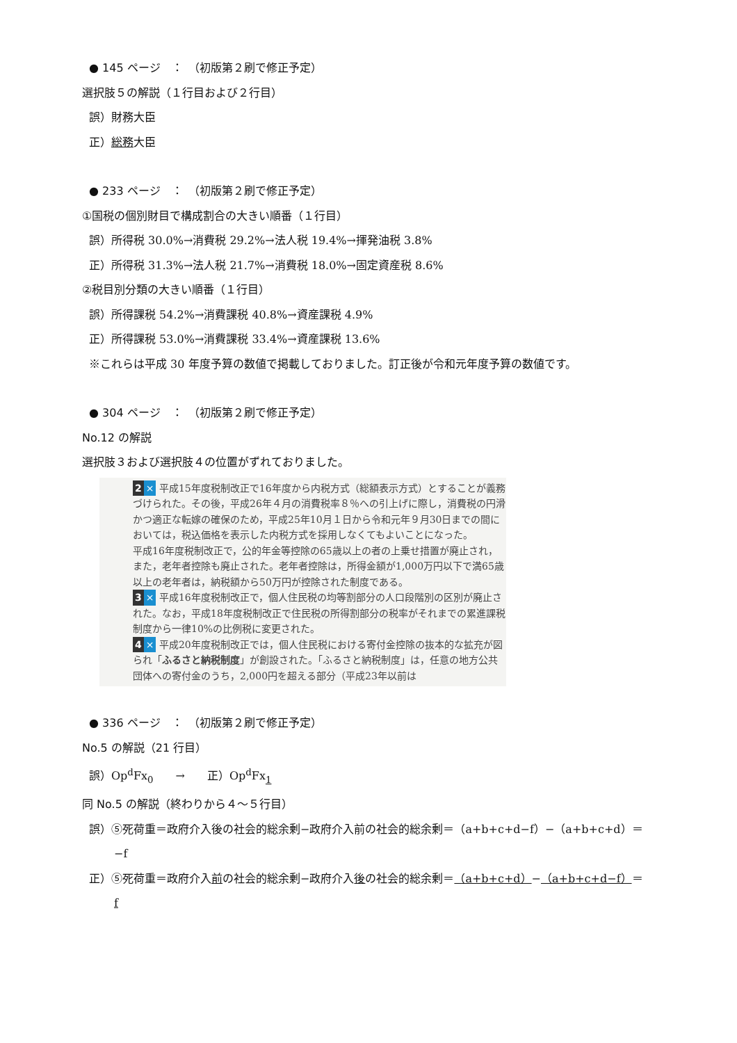● 145 ページ　：　（初版第２刷で修正予定）
選択肢５の解説（１行目および２行目）
誤）財務大臣
正）総務大臣
● 233 ページ　：　（初版第２刷で修正予定）
①国税の個別財目で構成割合の大きい順番（１行目）
誤）所得税 30.0%→消費税 29.2%→法人税 19.4%→揮発油税 3.8%
正）所得税 31.3%→法人税 21.7%→消費税 18.0%→固定資産税 8.6%
②税目別分類の大きい順番（１行目）
誤）所得課税 54.2%→消費課税 40.8%→資産課税 4.9%
正）所得課税 53.0%→消費課税 33.4%→資産課税 13.6%
※これらは平成 30 年度予算の数値で掲載しておりました。訂正後が令和元年度予算の数値です。
● 304 ページ　：　（初版第２刷で修正予定）
No.12 の解説
選択肢３および選択肢４の位置がずれておりました。
2 × 平成15年度税制改正で16年度から内税方式（総額表示方式）とすることが義務づけられた。その後，平成26年４月の消費税率８％への引上げに際し，消費税の円滑かつ適正な転嫁の確保のため，平成25年10月１日から令和元年９月30日までの間においては，税込価格を表示した内税方式を採用しなくてもよいことになった。
平成16年度税制改正で，公的年金等控除の65歳以上の者の上乗せ措置が廃止され，また，老年者控除も廃止された。老年者控除は，所得金額が1,000万円以下で満65歳以上の老年者は，納税額から50万円が控除された制度である。
3 × 平成16年度税制改正で，個人住民税の均等割部分の人口段階別の区別が廃止された。なお，平成18年度税制改正で住民税の所得割部分の税率がそれまでの累進課税制度から一律10%の比例税に変更された。
4 × 平成20年度税制改正では，個人住民税における寄付金控除の抜本的な拡充が図られ「ふるさと納税制度」が創設された。「ふるさと納税制度」は，任意の地方公共団体への寄付金のうち，2,000円を超える部分（平成23年以前は
● 336 ページ　：　（初版第２刷で修正予定）
No.5 の解説（21 行目）
誤）Op<sup>d</sup>Fx<sub>0</sub>　　→　　正）Op<sup>d</sup>Fx<sub>1</sub>
同 No.5 の解説（終わりから４～５行目）
誤）⑤死荷重＝政府介入後の社会的総余剰−政府介入前の社会的総余剰＝（a+b+c+d−f）−（a+b+c+d）＝
−f
正）⑤死荷重＝政府介入前の社会的総余剰−政府介入後の社会的総余剰＝（a+b+c+d）−（a+b+c+d−f）＝
f